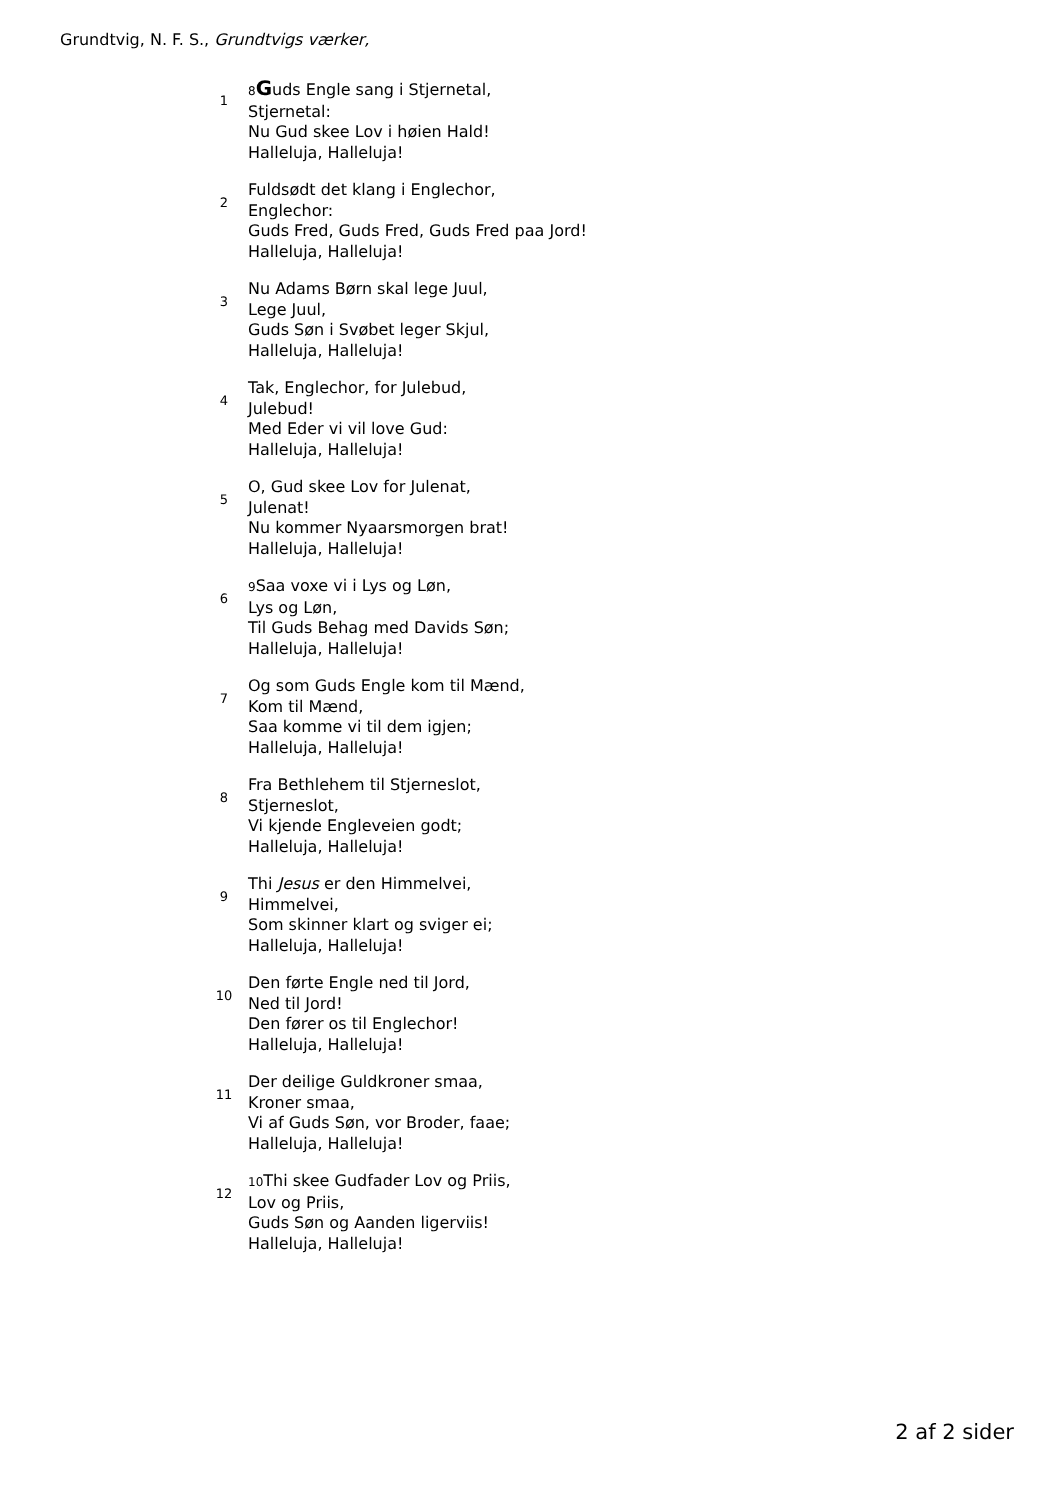Grundtvig, N. F. S., Grundtvigs værker,
1
8 Guds Engle sang i Stjernetal,
Stjernetal:
Nu Gud skee Lov i høien Hald!
Halleluja, Halleluja!
2
Fuldsødt det klang i Englechor,
Englechor:
Guds Fred, Guds Fred, Guds Fred paa Jord!
Halleluja, Halleluja!
3
Nu Adams Børn skal lege Juul,
Lege Juul,
Guds Søn i Svøbet leger Skjul,
Halleluja, Halleluja!
4
Tak, Englechor, for Julebud,
Julebud!
Med Eder vi vil love Gud:
Halleluja, Halleluja!
5
O, Gud skee Lov for Julenat,
Julenat!
Nu kommer Nyaarsmorgen brat!
Halleluja, Halleluja!
6
9 Saa voxe vi i Lys og Løn,
Lys og Løn,
Til Guds Behag med Davids Søn;
Halleluja, Halleluja!
7
Og som Guds Engle kom til Mænd,
Kom til Mænd,
Saa komme vi til dem igjen;
Halleluja, Halleluja!
8
Fra Bethlehem til Stjerneslot,
Stjerneslot,
Vi kjende Engleveien godt;
Halleluja, Halleluja!
9
Thi Jesus er den Himmelvei,
Himmelvei,
Som skinner klart og sviger ei;
Halleluja, Halleluja!
10
Den førte Engle ned til Jord,
Ned til Jord!
Den fører os til Englechor!
Halleluja, Halleluja!
11
Der deilige Guldkroner smaa,
Kroner smaa,
Vi af Guds Søn, vor Broder, faae;
Halleluja, Halleluja!
12
10 Thi skee Gudfader Lov og Priis,
Lov og Priis,
Guds Søn og Aanden ligerviis!
Halleluja, Halleluja!
2 af 2 sider